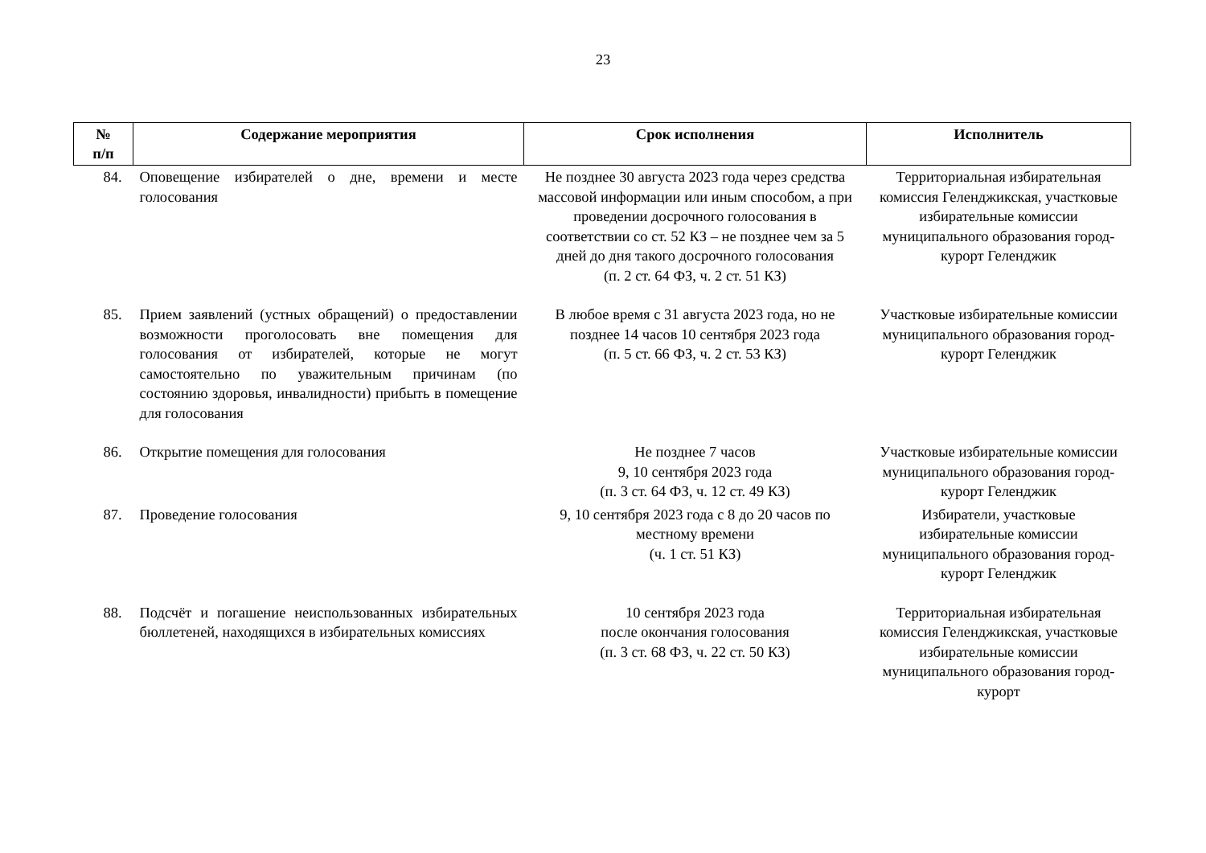23
| № п/п | Содержание мероприятия | Срок исполнения | Исполнитель |
| --- | --- | --- | --- |
| 84. | Оповещение избирателей о дне, времени и месте голосования | Не позднее 30 августа 2023 года через средства массовой информации или иным способом, а при проведении досрочного голосования в соответствии со ст. 52 КЗ – не позднее чем за 5 дней до дня такого досрочного голосования (п. 2 ст. 64 ФЗ, ч. 2 ст. 51 КЗ) | Территориальная избирательная комиссия Геленджикская, участковые избирательные комиссии муниципального образования город-курорт Геленджик |
| 85. | Прием заявлений (устных обращений) о предоставлении возможности проголосовать вне помещения для голосования от избирателей, которые не могут самостоятельно по уважительным причинам (по состоянию здоровья, инвалидности) прибыть в помещение для голосования | В любое время с 31 августа 2023 года, но не позднее 14 часов 10 сентября 2023 года (п. 5 ст. 66 ФЗ, ч. 2 ст. 53 КЗ) | Участковые избирательные комиссии муниципального образования город-курорт Геленджик |
| 86. | Открытие помещения для голосования | Не позднее 7 часов 9, 10 сентября 2023 года (п. 3 ст. 64 ФЗ, ч. 12 ст. 49 КЗ) | Участковые избирательные комиссии муниципального образования город-курорт Геленджик |
| 87. | Проведение голосования | 9, 10 сентября 2023 года с 8 до 20 часов по местному времени (ч. 1 ст. 51 КЗ) | Избиратели, участковые избирательные комиссии муниципального образования город-курорт Геленджик |
| 88. | Подсчёт и погашение неиспользованных избирательных бюллетеней, находящихся в избирательных комиссиях | 10 сентября 2023 года после окончания голосования (п. 3 ст. 68 ФЗ, ч. 22 ст. 50 КЗ) | Территориальная избирательная комиссия Геленджикская, участковые избирательные комиссии муниципального образования город-курорт |